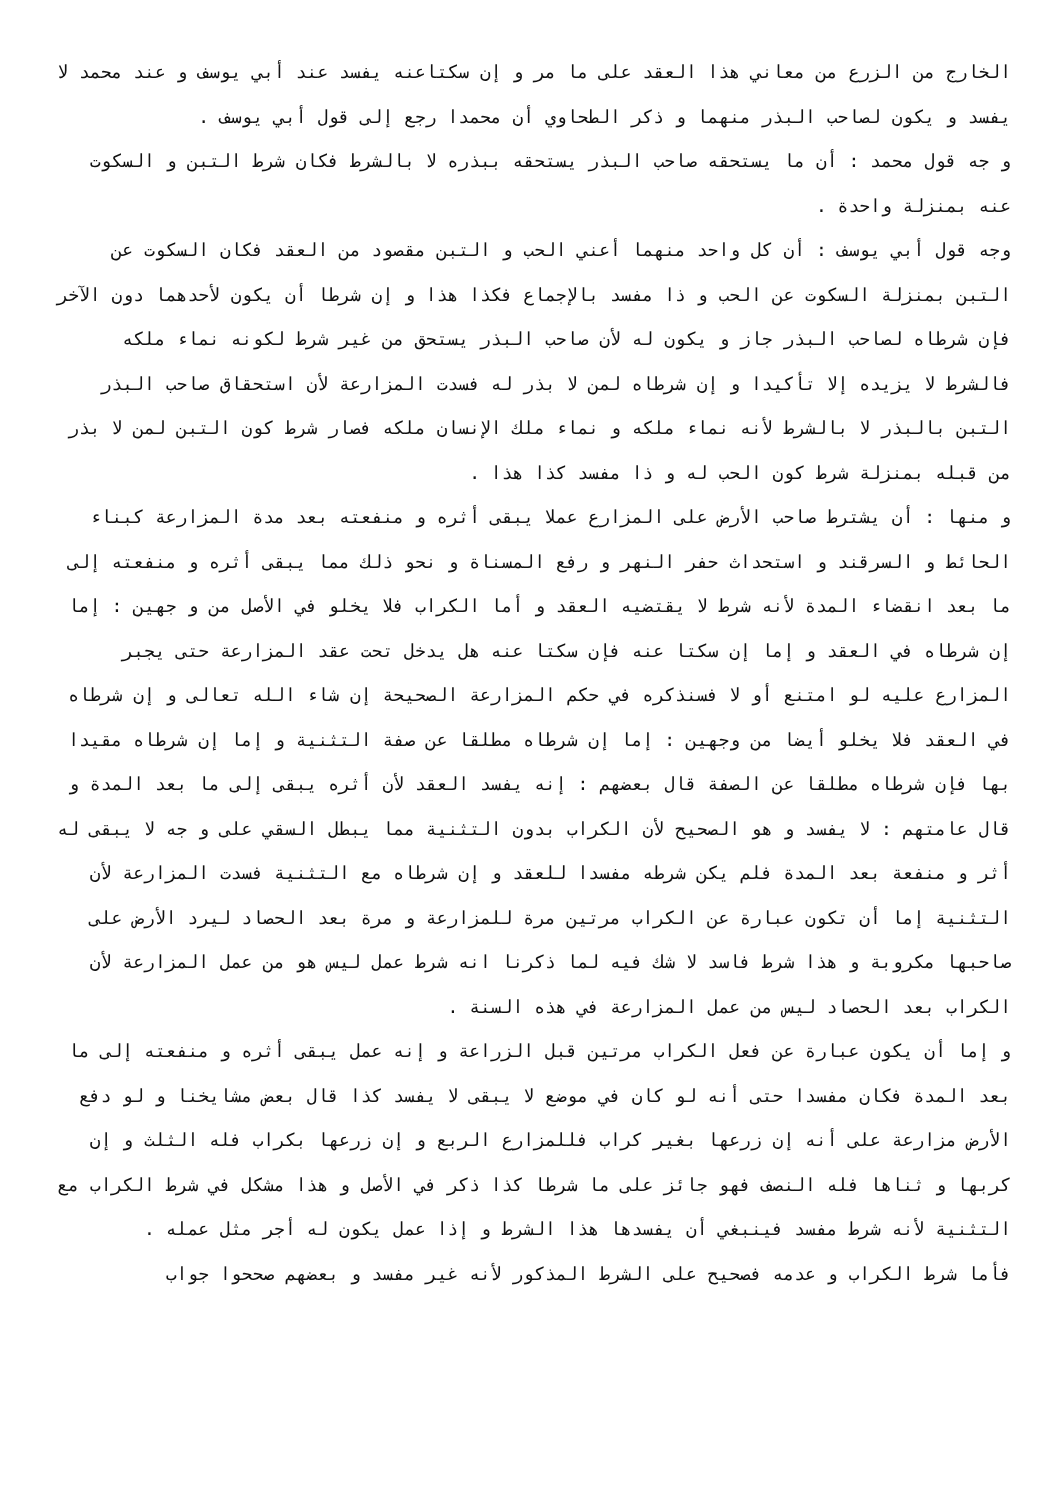الخارج من الزرع من معاني هذا العقد على ما مر و إن سكتاعنه يفسد عند أبي يوسف و عند محمد لا يفسد و يكون لصاحب البذر منهما و ذكر الطحاوي أن محمدا رجع إلى قول أبي يوسف .
و جه قول محمد : أن ما يستحقه صاحب البذر يستحقه ببذره لا بالشرط فكان شرط التبن و السكوت عنه بمنزلة واحدة .
وجه قول أبي يوسف : أن كل واحد منهما أعني الحب و التبن مقصود من العقد فكان السكوت عن التبن بمنزلة السكوت عن الحب و ذا مفسد بالإجماع فكذا هذا و إن شرطا أن يكون لأحدهما دون الآخر فإن شرطاه لصاحب البذر جاز و يكون له لأن صاحب البذر يستحق من غير شرط لكونه نماء ملكه فالشرط لا يزيده إلا تأكيدا و إن شرطاه لمن لا بذر له فسدت المزارعة لأن استحقاق صاحب البذر التبن بالبذر لا بالشرط لأنه نماء ملكه و نماء ملك الإنسان ملكه فصار شرط كون التبن لمن لا بذر من قبله بمنزلة شرط كون الحب له و ذا مفسد كذا هذا .
و منها : أن يشترط صاحب الأرض على المزارع عملا يبقى أثره و منفعته بعد مدة المزارعة كبناء الحائط و السرقند و استحداث حفر النهر و رفع المسناة و نحو ذلك مما يبقى أثره و منفعته إلى ما بعد انقضاء المدة لأنه شرط لا يقتضيه العقد و أما الكراب فلا يخلو في الأصل من و جهين : إما إن شرطاه في العقد و إما إن سكتا عنه فإن سكتا عنه هل يدخل تحت عقد المزارعة حتى يجبر المزارع عليه لو امتنع أو لا فسنذكره في حكم المزارعة الصحيحة إن شاء الله تعالى و إن شرطاه في العقد فلا يخلو أيضا من وجهين : إما إن شرطاه مطلقا عن صفة التثنية و إما إن شرطاه مقيدا بها فإن شرطاه مطلقا عن الصفة قال بعضهم : إنه يفسد العقد لأن أثره يبقى إلى ما بعد المدة و قال عامتهم : لا يفسد و هو الصحيح لأن الكراب بدون التثنية مما يبطل السقي على و جه لا يبقى له أثر و منفعة بعد المدة فلم يكن شرطه مفسدا للعقد و إن شرطاه مع التثنية فسدت المزارعة لأن التثنية إما أن تكون عبارة عن الكراب مرتين مرة للمزارعة و مرة بعد الحصاد ليرد الأرض على صاحبها مكروبة و هذا شرط فاسد لا شك فيه لما ذكرنا انه شرط عمل ليس هو من عمل المزارعة لأن الكراب بعد الحصاد ليس من عمل المزارعة في هذه السنة .
و إما أن يكون عبارة عن فعل الكراب مرتين قبل الزراعة و إنه عمل يبقى أثره و منفعته إلى ما بعد المدة فكان مفسدا حتى أنه لو كان في موضع لا يبقى لا يفسد كذا قال بعض مشايخنا و لو دفع الأرض مزارعة على أنه إن زرعها بغير كراب فللمزارع الربع و إن زرعها بكراب فله الثلث و إن كربها و ثناها فله النصف فهو جائز على ما شرطا كذا ذكر في الأصل و هذا مشكل في شرط الكراب مع التثنية لأنه شرط مفسد فينبغي أن يفسدها هذا الشرط و إذا عمل يكون له أجر مثل عمله .
فأما شرط الكراب و عدمه فصحيح على الشرط المذكور لأنه غير مفسد و بعضهم صححوا جواب